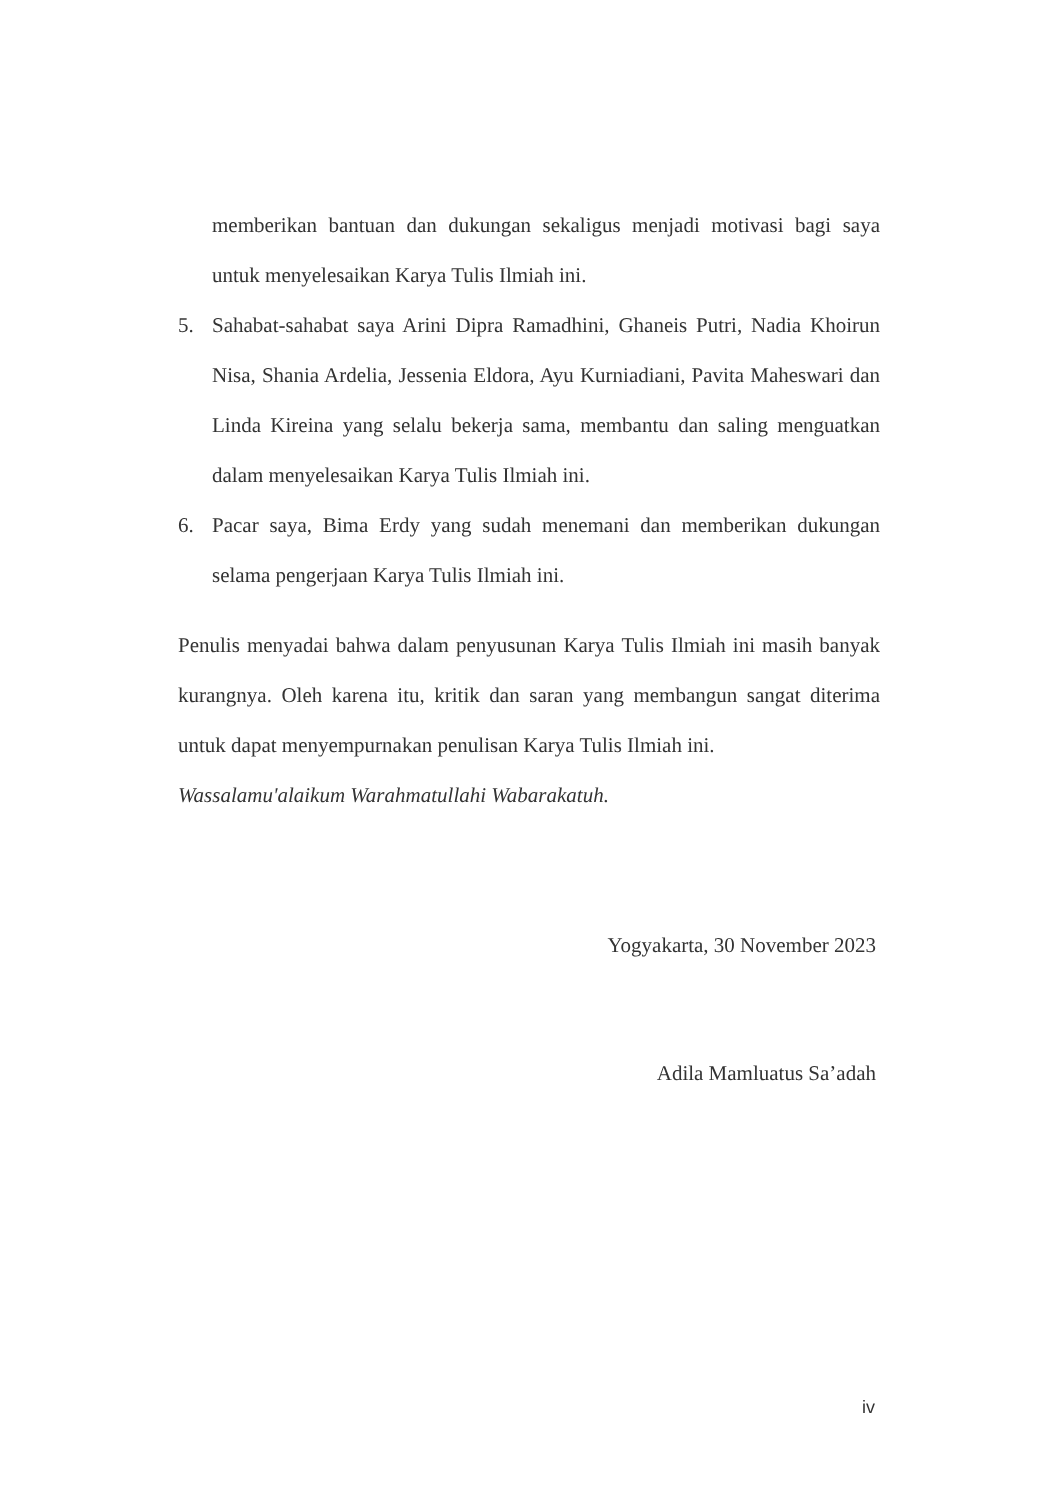memberikan bantuan dan dukungan sekaligus menjadi motivasi bagi saya untuk menyelesaikan Karya Tulis Ilmiah ini.
5. Sahabat-sahabat saya Arini Dipra Ramadhini, Ghaneis Putri, Nadia Khoirun Nisa, Shania Ardelia, Jessenia Eldora, Ayu Kurniadiani, Pavita Maheswari dan Linda Kireina yang selalu bekerja sama, membantu dan saling menguatkan dalam menyelesaikan Karya Tulis Ilmiah ini.
6. Pacar saya, Bima Erdy yang sudah menemani dan memberikan dukungan selama pengerjaan Karya Tulis Ilmiah ini.
Penulis menyadai bahwa dalam penyusunan Karya Tulis Ilmiah ini masih banyak kurangnya. Oleh karena itu, kritik dan saran yang membangun sangat diterima untuk dapat menyempurnakan penulisan Karya Tulis Ilmiah ini.
Wassalamu'alaikum Warahmatullahi Wabarakatuh.
Yogyakarta, 30 November 2023
Adila Mamluatus Sa’adah
iv